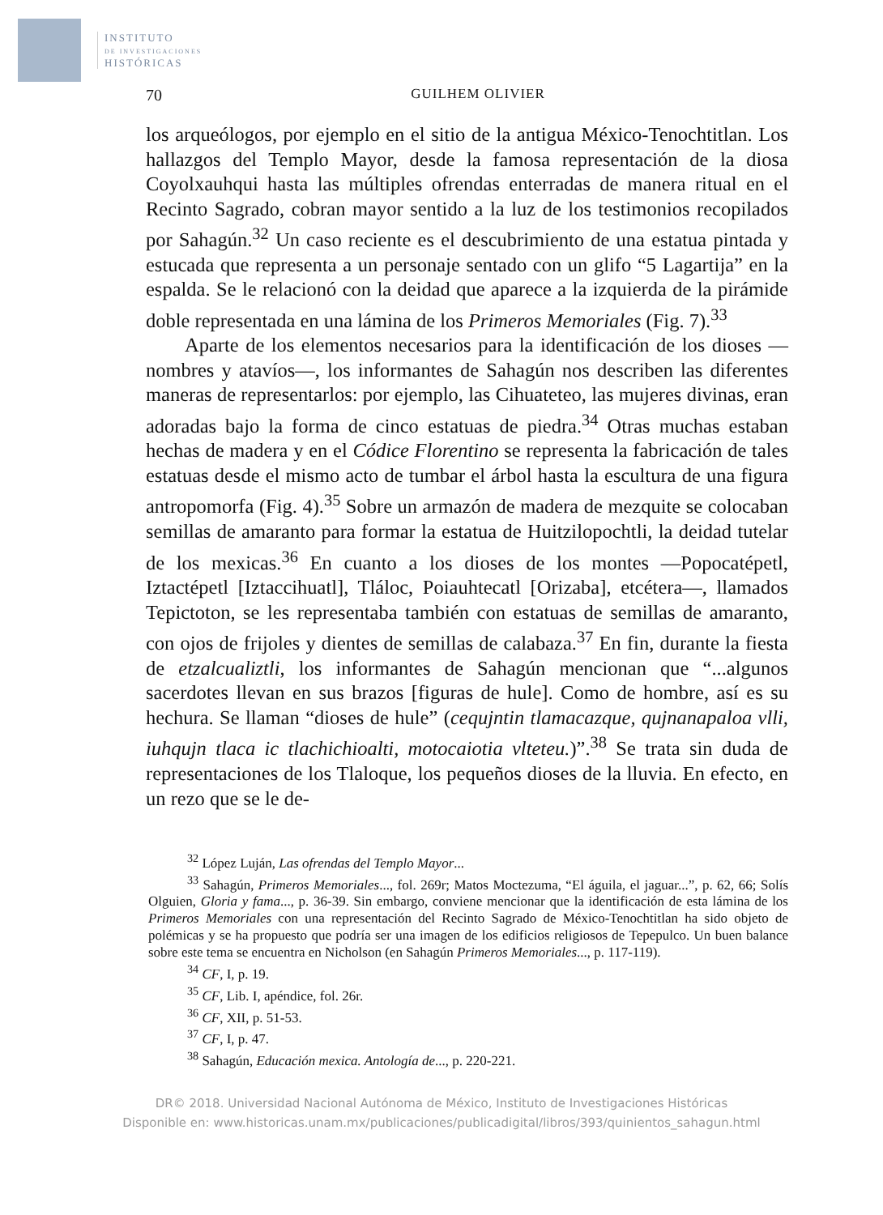INSTITUTO
DE INVESTIGACIONES
HISTÓRICAS
70 GUILHEM OLIVIER
los arqueólogos, por ejemplo en el sitio de la antigua México-Tenochtitlan. Los hallazgos del Templo Mayor, desde la famosa representación de la diosa Coyolxauhqui hasta las múltiples ofrendas enterradas de manera ritual en el Recinto Sagrado, cobran mayor sentido a la luz de los testimonios recopilados por Sahagún.<sup>32</sup> Un caso reciente es el descubrimiento de una estatua pintada y estucada que representa a un personaje sentado con un glifo “5 Lagartija” en la espalda. Se le relacionó con la deidad que aparece a la izquierda de la pirámide doble representada en una lámina de los Primeros Memoriales (Fig. 7).<sup>33</sup>
Aparte de los elementos necesarios para la identificación de los dioses —nombres y atavíos—, los informantes de Sahagún nos describen las diferentes maneras de representarlos: por ejemplo, las Cihuateteo, las mujeres divinas, eran adoradas bajo la forma de cinco estatuas de piedra.<sup>34</sup> Otras muchas estaban hechas de madera y en el Códice Florentino se representa la fabricación de tales estatuas desde el mismo acto de tumbar el árbol hasta la escultura de una figura antropomorfa (Fig. 4).<sup>35</sup> Sobre un armazón de madera de mezquite se colocaban semillas de amaranto para formar la estatua de Huitzilopochtli, la deidad tutelar de los mexicas.<sup>36</sup> En cuanto a los dioses de los montes —Popocatépetl, Iztactépetl [Iztaccihuatl], Tláloc, Poiauhtecatl [Orizaba], etcétera—, llamados Tepictoton, se les representaba también con estatuas de semillas de amaranto, con ojos de frijoles y dientes de semillas de calabaza.<sup>37</sup> En fin, durante la fiesta de etzalcualiztli, los informantes de Sahagún mencionan que “...algunos sacerdotes llevan en sus brazos [figuras de hule]. Como de hombre, así es su hechura. Se llaman “dioses de hule” (cequjntin tlamacazque, qujnanapaloa vlli, iuhqujn tlaca ic tlachichioalti, motocaiotia vlteteu.)”.<sup>38</sup> Se trata sin duda de representaciones de los Tlaloque, los pequeños dioses de la lluvia. En efecto, en un rezo que se le de-
<sup>32</sup> López Luján, Las ofrendas del Templo Mayor...
<sup>33</sup> Sahagún, Primeros Memoriales..., fol. 269r; Matos Moctezuma, “El águila, el jaguar...”, p. 62, 66; Solís Olguien, Gloria y fama..., p. 36-39. Sin embargo, conviene mencionar que la identificación de esta lámina de los Primeros Memoriales con una representación del Recinto Sagrado de México-Tenochtitlan ha sido objeto de polémicas y se ha propuesto que podría ser una imagen de los edificios religiosos de Tepepulco. Un buen balance sobre este tema se encuentra en Nicholson (en Sahagún Primeros Memoriales..., p. 117-119).
<sup>34</sup> CF, I, p. 19.
<sup>35</sup> CF, Lib. I, apéndice, fol. 26r.
<sup>36</sup> CF, XII, p. 51-53.
<sup>37</sup> CF, I, p. 47.
<sup>38</sup> Sahagún, Educación mexica. Antología de..., p. 220-221.
DR© 2018. Universidad Nacional Autónoma de México, Instituto de Investigaciones Históricas
Disponible en: www.historicas.unam.mx/publicaciones/publicadigital/libros/393/quinientos_sahagun.html